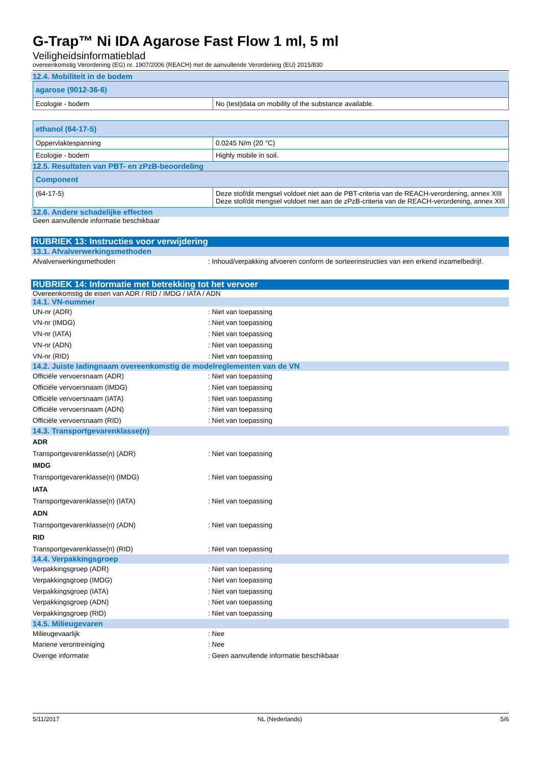G-Trap™ Ni IDA Agarose Fast Flow 1 ml, 5 ml
Veiligheidsinformatieblad
overeenkomstig Verordening (EG) nr. 1907/2006 (REACH) met de aanvullende Verordening (EU) 2015/830
12.4. Mobiliteit in de bodem
| agarose (9012-36-6) | |
| --- | --- |
| Ecologie - bodem | No (test)data on mobility of the substance available. |
| ethanol (64-17-5) | |
| --- | --- |
| Oppervlaktespanning | 0.0245 N/m (20 °C) |
| Ecologie - bodem | Highly mobile in soil. |
12.5. Resultaten van PBT- en zPzB-beoordeling
| Component | |
| --- | --- |
| (64-17-5) | Deze stof/dit mengsel voldoet niet aan de PBT-criteria van de REACH-verordening, annex XIII Deze stof/dit mengsel voldoet niet aan de zPzB-criteria van de REACH-verordening, annex XIII |
12.6. Andere schadelijke effecten
Geen aanvullende informatie beschikbaar
RUBRIEK 13: Instructies voor verwijdering
13.1. Afvalverwerkingsmethoden
Afvalverwerkingsmethoden: Inhoud/verpakking afvoeren conform de sorteerinstructies van een erkend inzamelbedrijf.
RUBRIEK 14: Informatie met betrekking tot het vervoer
Overeenkomstig de eisen van ADR / RID / IMDG / IATA / ADN
14.1. VN-nummer
UN-nr (ADR): Niet van toepassing
VN-nr (IMDG): Niet van toepassing
VN-nr (IATA): Niet van toepassing
VN-nr (ADN): Niet van toepassing
VN-nr (RID): Niet van toepassing
14.2. Juiste ladingnaam overeenkomstig de modelreglementen van de VN
Officiële vervoersnaam (ADR): Niet van toepassing
Officiële vervoersnaam (IMDG): Niet van toepassing
Officiële vervoersnaam (IATA): Niet van toepassing
Officiële vervoersnaam (ADN): Niet van toepassing
Officiële vervoersnaam (RID): Niet van toepassing
14.3. Transportgevarenklasse(n)
ADR
Transportgevarenklasse(n) (ADR): Niet van toepassing
IMDG
Transportgevarenklasse(n) (IMDG): Niet van toepassing
IATA
Transportgevarenklasse(n) (IATA): Niet van toepassing
ADN
Transportgevarenklasse(n) (ADN): Niet van toepassing
RID
Transportgevarenklasse(n) (RID): Niet van toepassing
14.4. Verpakkingsgroep
Verpakkingsgroep (ADR): Niet van toepassing
Verpakkingsgroep (IMDG): Niet van toepassing
Verpakkingsgroep (IATA): Niet van toepassing
Verpakkingsgroep (ADN): Niet van toepassing
Verpakkingsgroep (RID): Niet van toepassing
14.5. Milieugevaren
Milieugevaarlijk: Nee
Mariene verontreiniging: Nee
Overige informatie: Geen aanvullende informatie beschikbaar
5/11/2017 NL (Nederlands) 5/6